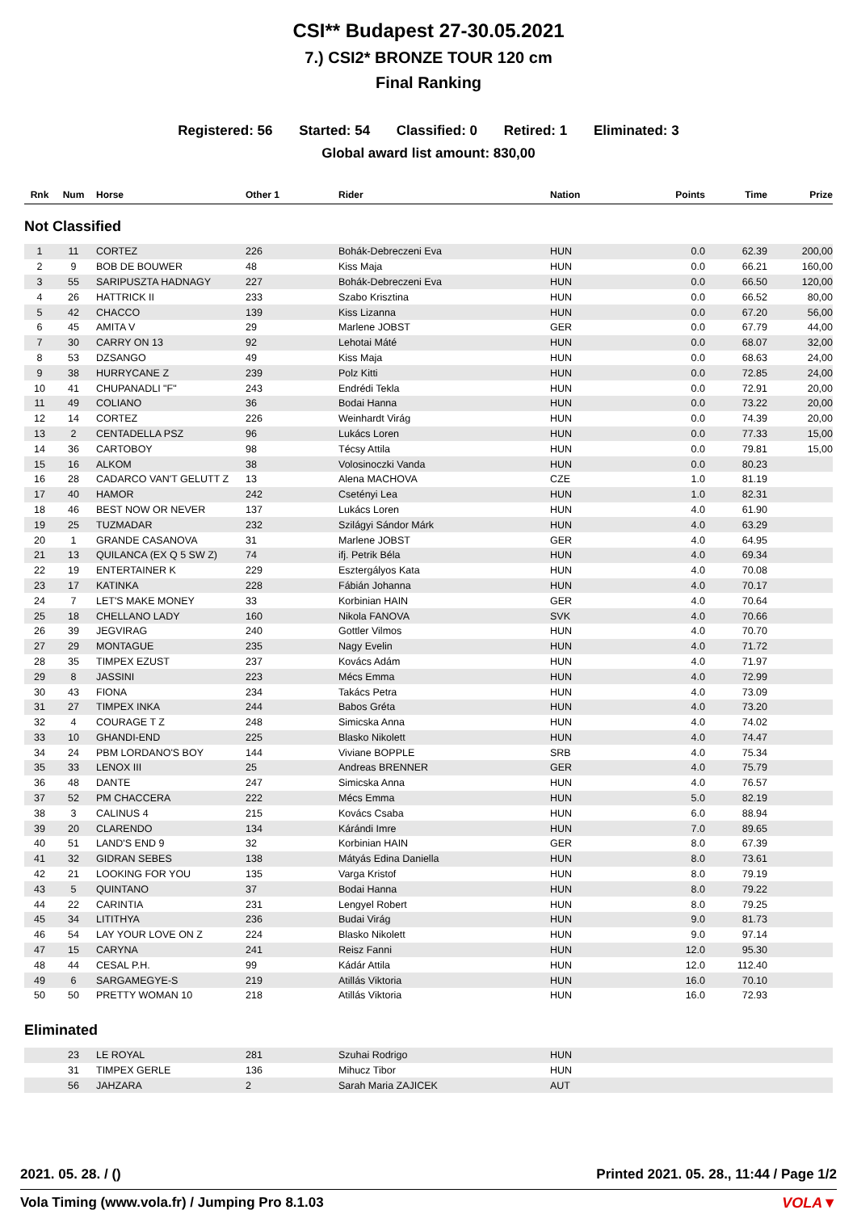CSI** Budapest 27-30.05.2021
7.) CSI2* BRONZE TOUR 120 cm
Final Ranking
Registered: 56 Started: 54 Classified: 0 Retired: 1 Eliminated: 3
Global award list amount: 830,00
| Rnk | Num | Horse | Other 1 | Rider | Nation | Points | Time | Prize |
| --- | --- | --- | --- | --- | --- | --- | --- | --- |
| Not Classified | | | | | | | | |
| 1 | 11 | CORTEZ | 226 | Bohák-Debreczeni Eva | HUN | 0.0 | 62.39 | 200,00 |
| 2 | 9 | BOB DE BOUWER | 48 | Kiss Maja | HUN | 0.0 | 66.21 | 160,00 |
| 3 | 55 | SARIPUSZTA HADNAGY | 227 | Bohák-Debreczeni Eva | HUN | 0.0 | 66.50 | 120,00 |
| 4 | 26 | HATTRICK II | 233 | Szabo Krisztina | HUN | 0.0 | 66.52 | 80,00 |
| 5 | 42 | CHACCO | 139 | Kiss Lizanna | HUN | 0.0 | 67.20 | 56,00 |
| 6 | 45 | AMITA V | 29 | Marlene JOBST | GER | 0.0 | 67.79 | 44,00 |
| 7 | 30 | CARRY ON 13 | 92 | Lehotai Máté | HUN | 0.0 | 68.07 | 32,00 |
| 8 | 53 | DZSANGO | 49 | Kiss Maja | HUN | 0.0 | 68.63 | 24,00 |
| 9 | 38 | HURRYCANE Z | 239 | Polz Kitti | HUN | 0.0 | 72.85 | 24,00 |
| 10 | 41 | CHUPANADLI "F" | 243 | Endrédi Tekla | HUN | 0.0 | 72.91 | 20,00 |
| 11 | 49 | COLIANO | 36 | Bodai Hanna | HUN | 0.0 | 73.22 | 20,00 |
| 12 | 14 | CORTEZ | 226 | Weinhardt Virág | HUN | 0.0 | 74.39 | 20,00 |
| 13 | 2 | CENTADELLA PSZ | 96 | Lukács Loren | HUN | 0.0 | 77.33 | 15,00 |
| 14 | 36 | CARTOBOY | 98 | Técsy Attila | HUN | 0.0 | 79.81 | 15,00 |
| 15 | 16 | ALKOM | 38 | Volosinoczki Vanda | HUN | 0.0 | 80.23 | |
| 16 | 28 | CADARCO VAN'T GELUTT Z | 13 | Alena MACHOVA | CZE | 1.0 | 81.19 | |
| 17 | 40 | HAMOR | 242 | Csetényi Lea | HUN | 1.0 | 82.31 | |
| 18 | 46 | BEST NOW OR NEVER | 137 | Lukács Loren | HUN | 4.0 | 61.90 | |
| 19 | 25 | TUZMADAR | 232 | Szilágyi Sándor Márk | HUN | 4.0 | 63.29 | |
| 20 | 1 | GRANDE CASANOVA | 31 | Marlene JOBST | GER | 4.0 | 64.95 | |
| 21 | 13 | QUILANCA (EX Q 5 SW Z) | 74 | ifj. Petrik Béla | HUN | 4.0 | 69.34 | |
| 22 | 19 | ENTERTAINER K | 229 | Esztergályos Kata | HUN | 4.0 | 70.08 | |
| 23 | 17 | KATINKA | 228 | Fábián Johanna | HUN | 4.0 | 70.17 | |
| 24 | 7 | LET'S MAKE MONEY | 33 | Korbinian HAIN | GER | 4.0 | 70.64 | |
| 25 | 18 | CHELLANO LADY | 160 | Nikola FANOVA | SVK | 4.0 | 70.66 | |
| 26 | 39 | JEGVIRAG | 240 | Gottler Vilmos | HUN | 4.0 | 70.70 | |
| 27 | 29 | MONTAGUE | 235 | Nagy Evelin | HUN | 4.0 | 71.72 | |
| 28 | 35 | TIMPEX EZUST | 237 | Kovács Adám | HUN | 4.0 | 71.97 | |
| 29 | 8 | JASSINI | 223 | Mécs Emma | HUN | 4.0 | 72.99 | |
| 30 | 43 | FIONA | 234 | Takács Petra | HUN | 4.0 | 73.09 | |
| 31 | 27 | TIMPEX INKA | 244 | Babos Gréta | HUN | 4.0 | 73.20 | |
| 32 | 4 | COURAGE T Z | 248 | Simicska Anna | HUN | 4.0 | 74.02 | |
| 33 | 10 | GHANDI-END | 225 | Blasko Nikolett | HUN | 4.0 | 74.47 | |
| 34 | 24 | PBM LORDANO'S BOY | 144 | Viviane BOPPLE | SRB | 4.0 | 75.34 | |
| 35 | 33 | LENOX III | 25 | Andreas BRENNER | GER | 4.0 | 75.79 | |
| 36 | 48 | DANTE | 247 | Simicska Anna | HUN | 4.0 | 76.57 | |
| 37 | 52 | PM CHACCERA | 222 | Mécs Emma | HUN | 5.0 | 82.19 | |
| 38 | 3 | CALINUS 4 | 215 | Kovács Csaba | HUN | 6.0 | 88.94 | |
| 39 | 20 | CLARENDO | 134 | Kárándi Imre | HUN | 7.0 | 89.65 | |
| 40 | 51 | LAND'S END 9 | 32 | Korbinian HAIN | GER | 8.0 | 67.39 | |
| 41 | 32 | GIDRAN SEBES | 138 | Mátyás Edina Daniella | HUN | 8.0 | 73.61 | |
| 42 | 21 | LOOKING FOR YOU | 135 | Varga Kristof | HUN | 8.0 | 79.19 | |
| 43 | 5 | QUINTANO | 37 | Bodai Hanna | HUN | 8.0 | 79.22 | |
| 44 | 22 | CARINTIA | 231 | Lengyel Robert | HUN | 8.0 | 79.25 | |
| 45 | 34 | LITITHYA | 236 | Budai Virág | HUN | 9.0 | 81.73 | |
| 46 | 54 | LAY YOUR LOVE ON Z | 224 | Blasko Nikolett | HUN | 9.0 | 97.14 | |
| 47 | 15 | CARYNA | 241 | Reisz Fanni | HUN | 12.0 | 95.30 | |
| 48 | 44 | CESAL P.H. | 99 | Kádár Attila | HUN | 12.0 | 112.40 | |
| 49 | 6 | SARGAMEGYE-S | 219 | Atillás Viktoria | HUN | 16.0 | 70.10 | |
| 50 | 50 | PRETTY WOMAN 10 | 218 | Atillás Viktoria | HUN | 16.0 | 72.93 | |
| Eliminated | | | | | | | | |
| | 23 | LE ROYAL | 281 | Szuhai Rodrigo | HUN | | | |
| | 31 | TIMPEX GERLE | 136 | Mihucz Tibor | HUN | | | |
| | 56 | JAHZARA | 2 | Sarah Maria ZAJICEK | AUT | | | |
2021. 05. 28. / ()
Printed 2021. 05. 28., 11:44 / Page 1/2
Vola Timing (www.vola.fr) / Jumping Pro 8.1.03 VOLA▼